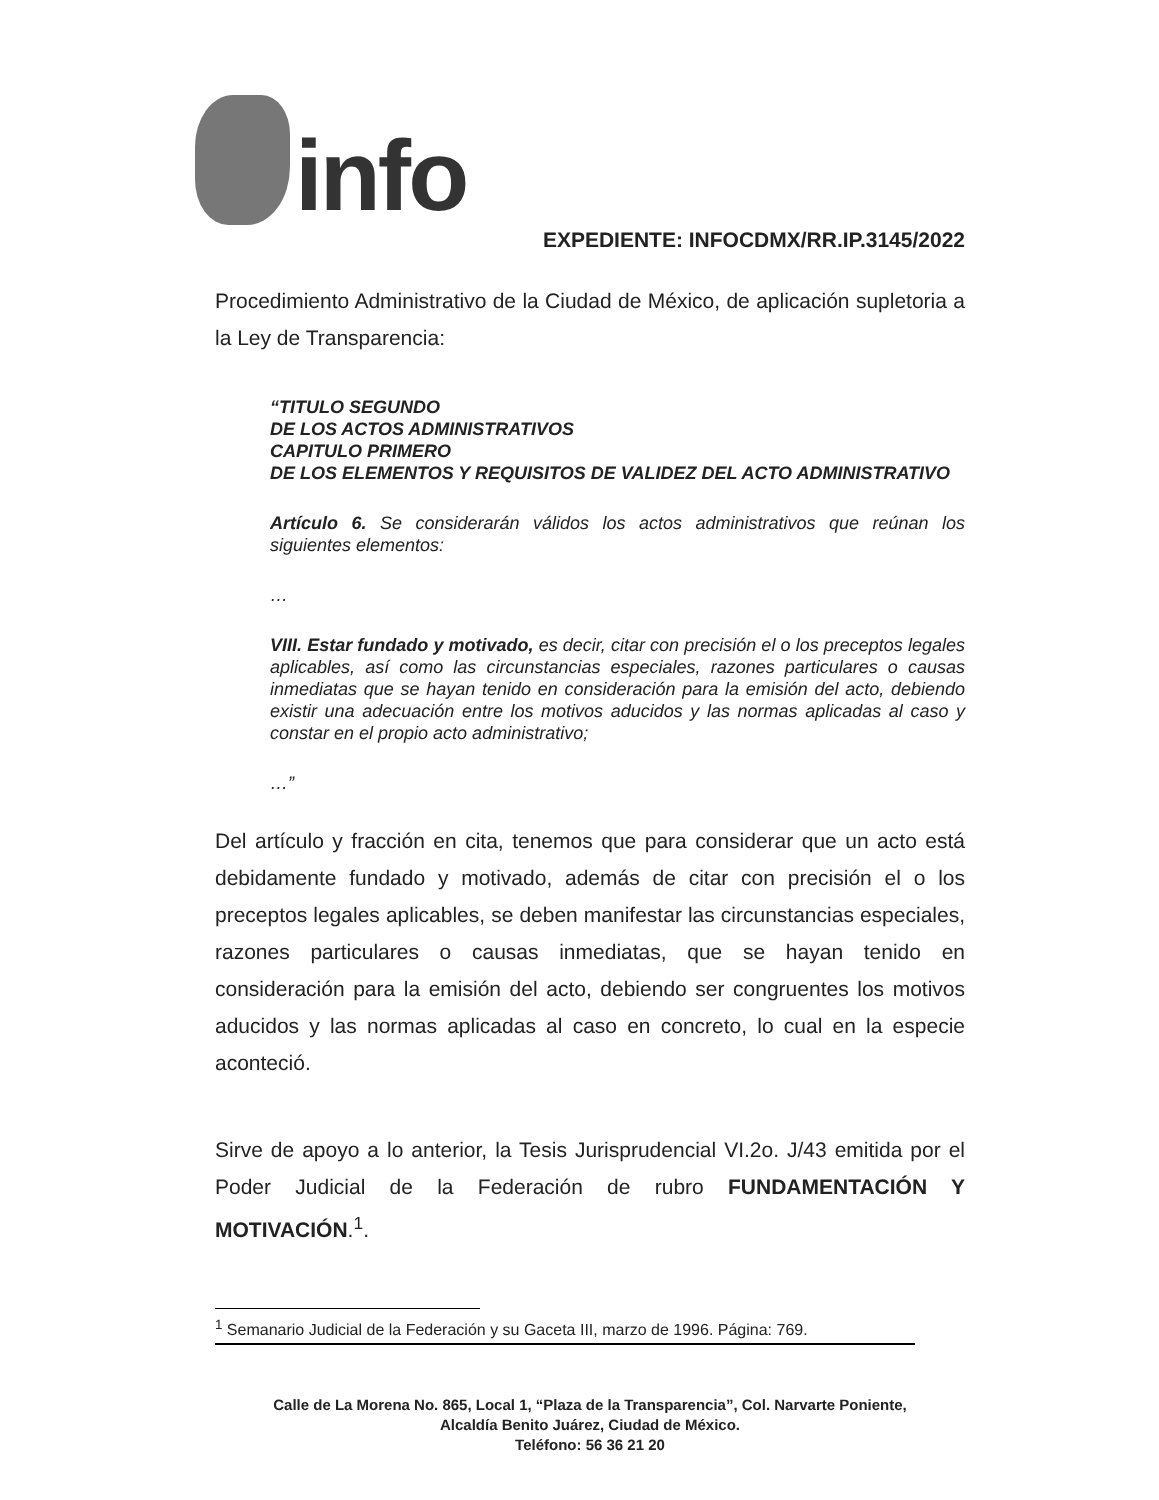info
EXPEDIENTE: INFOCDMX/RR.IP.3145/2022
Procedimiento Administrativo de la Ciudad de México, de aplicación supletoria a la Ley de Transparencia:
“TITULO SEGUNDO
DE LOS ACTOS ADMINISTRATIVOS
CAPITULO PRIMERO
DE LOS ELEMENTOS Y REQUISITOS DE VALIDEZ DEL ACTO ADMINISTRATIVO
Artículo 6. Se considerarán válidos los actos administrativos que reúnan los siguientes elementos:
…
VIII. Estar fundado y motivado, es decir, citar con precisión el o los preceptos legales aplicables, así como las circunstancias especiales, razones particulares o causas inmediatas que se hayan tenido en consideración para la emisión del acto, debiendo existir una adecuación entre los motivos aducidos y las normas aplicadas al caso y constar en el propio acto administrativo;
…”
Del artículo y fracción en cita, tenemos que para considerar que un acto está debidamente fundado y motivado, además de citar con precisión el o los preceptos legales aplicables, se deben manifestar las circunstancias especiales, razones particulares o causas inmediatas, que se hayan tenido en consideración para la emisión del acto, debiendo ser congruentes los motivos aducidos y las normas aplicadas al caso en concreto, lo cual en la especie aconteció.
Sirve de apoyo a lo anterior, la Tesis Jurisprudencial VI.2o. J/43 emitida por el Poder Judicial de la Federación de rubro FUNDAMENTACIÓN Y MOTIVACIÓN.<sup>1</sup>.
<sup>1</sup> Semanario Judicial de la Federación y su Gaceta III, marzo de 1996. Página: 769.
Calle de La Morena No. 865, Local 1, “Plaza de la Transparencia”, Col. Narvarte Poniente,
Alcaldía Benito Juárez, Ciudad de México.
Teléfono: 56 36 21 20